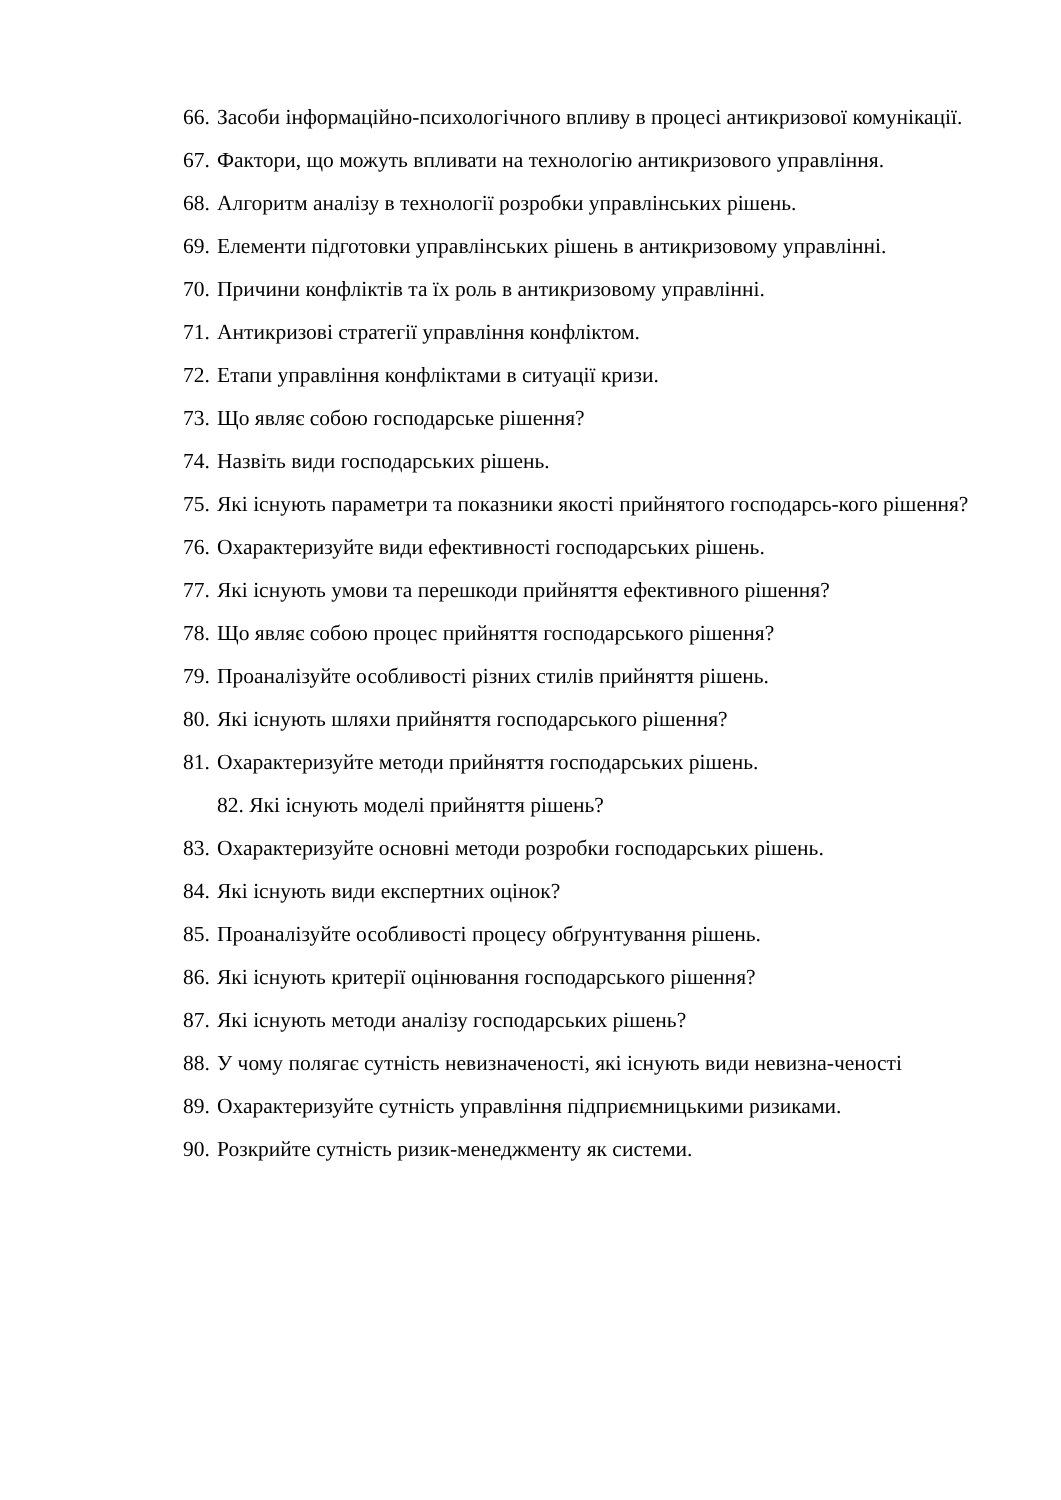66. Засоби інформаційно-психологічного впливу в процесі антикризової комунікації.
67. Фактори, що можуть впливати на технологію антикризового управління.
68. Алгоритм аналізу в технології розробки управлінських рішень.
69. Елементи підготовки управлінських рішень в антикризовому управлінні.
70. Причини конфліктів та їх роль в антикризовому управлінні.
71. Антикризові стратегії управління конфліктом.
72. Етапи управління конфліктами в ситуації кризи.
73. Що являє собою господарське рішення?
74. Назвіть види господарських рішень.
75. Які існують параметри та показники якості прийнятого господарсь-кого рішення?
76. Охарактеризуйте види ефективності господарських рішень.
77. Які існують умови та перешкоди прийняття ефективного рішення?
78. Що являє собою процес прийняття господарського рішення?
79. Проаналізуйте особливості різних стилів прийняття рішень.
80. Які існують шляхи прийняття господарського рішення?
81. Охарактеризуйте методи прийняття господарських рішень.
82. Які існують моделі прийняття рішень?
83. Охарактеризуйте основні методи розробки господарських рішень.
84. Які існують види експертних оцінок?
85. Проаналізуйте особливості процесу обґрунтування рішень.
86. Які існують критерії оцінювання господарського рішення?
87. Які існують методи аналізу господарських рішень?
88. У чому полягає сутність невизначеності, які існують види невизна-ченості
89. Охарактеризуйте сутність управління підприємницькими ризиками.
90. Розкрийте сутність ризик-менеджменту як системи.